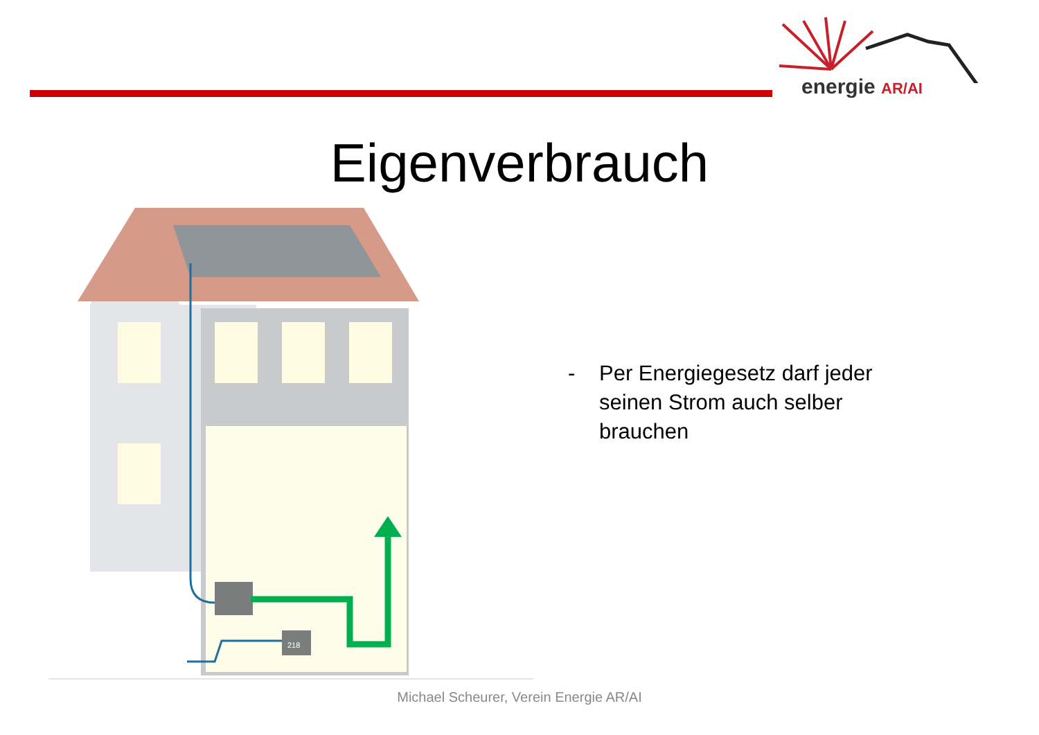energie AR/AI
Eigenverbrauch
218
- Per Energiegesetz darf jeder
seinen Strom auch selber
brauchen
Michael Scheurer, Verein Energie AR/AI